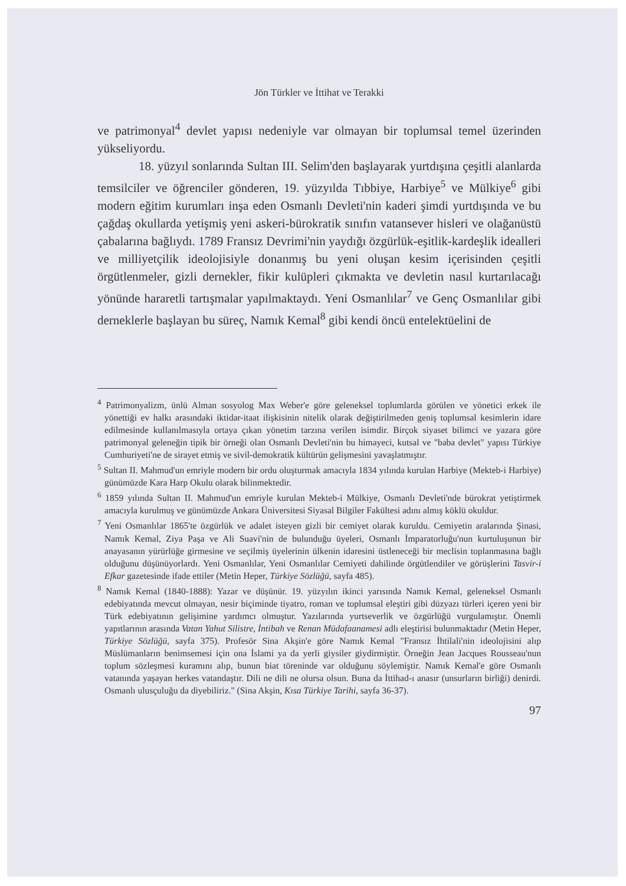Jön Türkler ve İttihat ve Terakki
ve patrimonyal<sup>4</sup> devlet yapısı nedeniyle var olmayan bir toplumsal temel üzerinden yükseliyordu.
18. yüzyıl sonlarında Sultan III. Selim'den başlayarak yurtdışına çeşitli alanlarda temsilciler ve öğrenciler gönderen, 19. yüzyılda Tıbbiye, Harbiye<sup>5</sup> ve Mülkiye<sup>6</sup> gibi modern eğitim kurumları inşa eden Osmanlı Devleti'nin kaderi şimdi yurtdışında ve bu çağdaş okullarda yetişmiş yeni askeri-bürokratik sınıfın vatansever hisleri ve olağanüstü çabalarına bağlıydı. 1789 Fransız Devrimi'nin yaydığı özgürlük-eşitlik-kardeşlik idealleri ve milliyetçilik ideolojisiyle donanmış bu yeni oluşan kesim içerisinden çeşitli örgütlenmeler, gizli dernekler, fikir kulüpleri çıkmakta ve devletin nasıl kurtarılacağı yönünde hararetli tartışmalar yapılmaktaydı. Yeni Osmanlılar<sup>7</sup> ve Genç Osmanlılar gibi derneklerle başlayan bu süreç, Namık Kemal<sup>8</sup> gibi kendi öncü entelektüelini de
<sup>4</sup> Patrimonyalizm, ünlü Alman sosyolog Max Weber'e göre geleneksel toplumlarda görülen ve yönetici erkek ile yönettiği ev halkı arasındaki iktidar-itaat ilişkisinin nitelik olarak değiştirilmeden geniş toplumsal kesimlerin idare edilmesinde kullanılmasıyla ortaya çıkan yönetim tarzına verilen isimdir. Birçok siyaset bilimci ve yazara göre patrimonyal geleneğin tipik bir örneği olan Osmanlı Devleti'nin bu himayeci, kutsal ve "baba devlet" yapısı Türkiye Cumhuriyeti'ne de sirayet etmiş ve sivil-demokratik kültürün gelişmesini yavaşlatmıştır.
<sup>5</sup> Sultan II. Mahmud'un emriyle modern bir ordu oluşturmak amacıyla 1834 yılında kurulan Harbiye (Mekteb-i Harbiye) günümüzde Kara Harp Okulu olarak bilinmektedir.
<sup>6</sup> 1859 yılında Sultan II. Mahmud'un emriyle kurulan Mekteb-i Mülkiye, Osmanlı Devleti'nde bürokrat yetiştirmek amacıyla kurulmuş ve günümüzde Ankara Üniversitesi Siyasal Bilgiler Fakültesi adını almış köklü okuldur.
<sup>7</sup> Yeni Osmanlılar 1865'te özgürlük ve adalet isteyen gizli bir cemiyet olarak kuruldu. Cemiyetin aralarında Şinasi, Namık Kemal, Ziya Paşa ve Ali Suavi'nin de bulunduğu üyeleri, Osmanlı İmparatorluğu'nun kurtuluşunun bir anayasanın yürürlüğe girmesine ve seçilmiş üyelerinin ülkenin idaresini üstleneceği bir meclisin toplanmasına bağlı olduğunu düşünüyorlardı. Yeni Osmanlılar, Yeni Osmanlılar Cemiyeti dahilinde örgütlendiler ve görüşlerini Tasvir-i Efkar gazetesinde ifade ettiler (Metin Heper, Türkiye Sözlüğü, sayfa 485).
<sup>8</sup> Namık Kemal (1840-1888): Yazar ve düşünür. 19. yüzyılın ikinci yarısında Namık Kemal, geleneksel Osmanlı edebiyatında mevcut olmayan, nesir biçiminde tiyatro, roman ve toplumsal eleştiri gibi düzyazı türleri içeren yeni bir Türk edebiyatının gelişimine yardımcı olmuştur. Yazılarında yurtseverlik ve özgürlüğü vurgulamıştır. Önemli yapıtlarının arasında Vatan Yahut Silistre, İntibah ve Renan Müdafaanamesi adlı eleştirisi bulunmaktadır (Metin Heper, Türkiye Sözlüğü, sayfa 375). Profesör Sina Akşin'e göre Namık Kemal "Fransız İhtilali'nin ideolojisini alıp Müslümanların benimsemesi için ona İslami ya da yerli giysiler giydirmiştir. Örneğin Jean Jacques Rousseau'nun toplum sözleşmesi kuramını alıp, bunun biat töreninde var olduğunu söylemiştir. Namık Kemal'e göre Osmanlı vatanında yaşayan herkes vatandaştır. Dili ne dili ne olursa olsun. Buna da İttihad-ı anasır (unsurların birliği) denirdi. Osmanlı ulusçuluğu da diyebiliriz." (Sina Akşin, Kısa Türkiye Tarihi, sayfa 36-37).
97